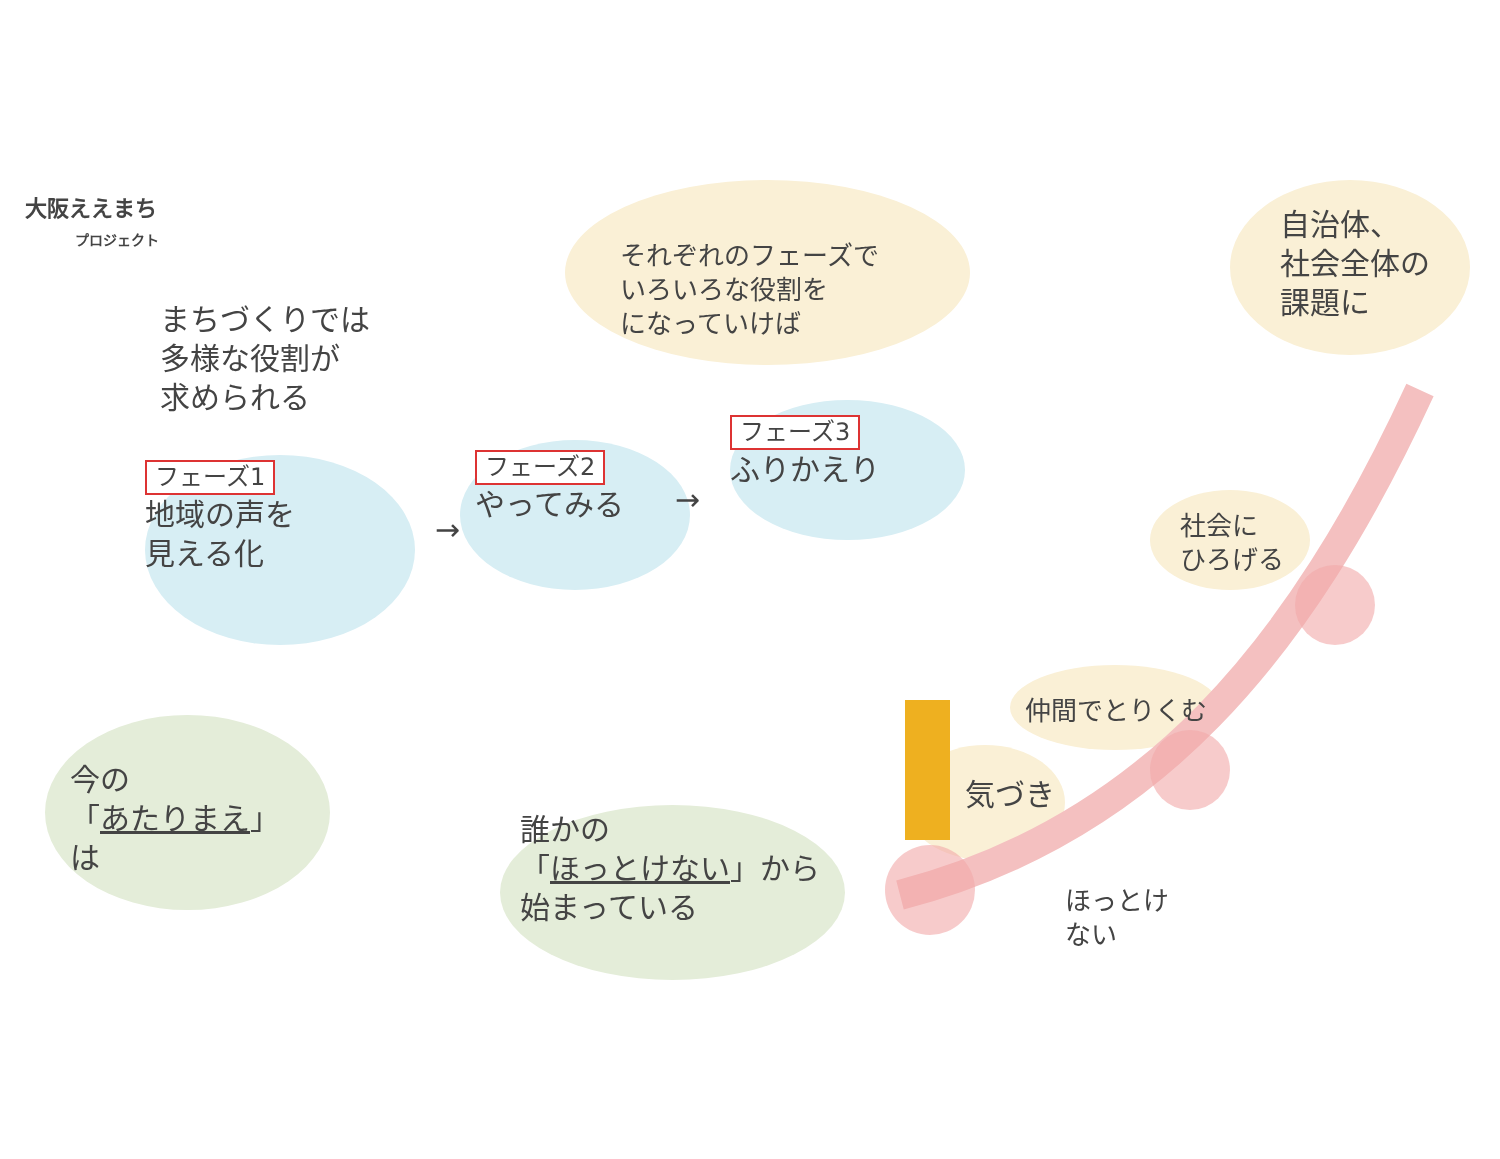大阪ええまち
プロジェクト
まちづくりでは
多様な役割が
求められる
それぞれのフェーズで
いろいろな役割を
になっていけば
自治体、
社会全体の
課題に
フェーズ1
地域の声を
見える化
→
フェーズ2
やってみる
→
フェーズ3
ふりかえり
社会に
ひろげる
仲間でとりくむ
気づき
ほっとけ
ない
今の
「あたりまえ」
は
誰かの
「ほっとけない」から
始まっている